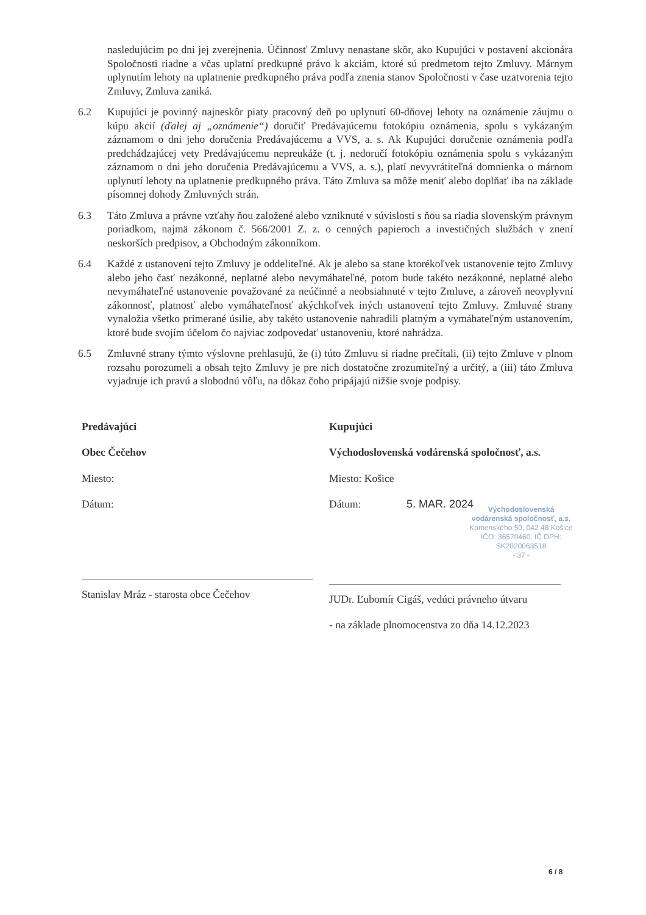nasledujúcim po dni jej zverejnenia. Účinnosť Zmluvy nenastane skôr, ako Kupujúci v postavení akcionára Spoločnosti riadne a včas uplatní predkupné právo k akciám, ktoré sú predmetom tejto Zmluvy. Márnym uplynutím lehoty na uplatnenie predkupného práva podľa znenia stanov Spoločnosti v čase uzatvorenia tejto Zmluvy, Zmluva zaniká.
6.2 Kupujúci je povinný najneskôr piaty pracovný deň po uplynutí 60-dňovej lehoty na oznámenie záujmu o kúpu akcií (ďalej aj „oznámenie“) doručiť Predávajúcemu fotokópiu oznámenia, spolu s vykázaným záznamom o dni jeho doručenia Predávajúcemu a VVS, a. s. Ak Kupujúci doručenie oznámenia podľa predchádzajúcej vety Predávajúcemu nepreukáže (t. j. nedoručí fotokópiu oznámenia spolu s vykázaným záznamom o dni jeho doručenia Predávajúcemu a VVS, a. s.), platí nevyvrátiteľná domnienka o márnom uplynutí lehoty na uplatnenie predkupného práva. Táto Zmluva sa môže meniť alebo doplňať iba na základe písomnej dohody Zmluvných strán.
6.3 Táto Zmluva a právne vzťahy ňou založené alebo vzniknuté v súvislosti s ňou sa riadia slovenským právnym poriadkom, najmä zákonom č. 566/2001 Z. z. o cenných papieroch a investičných službách v znení neskorších predpisov, a Obchodným zákonníkom.
6.4 Každé z ustanovení tejto Zmluvy je oddeliteľné. Ak je alebo sa stane ktorékoľvek ustanovenie tejto Zmluvy alebo jeho časť nezákonné, neplatné alebo nevymáhateľné, potom bude takéto nezákonné, neplatné alebo nevymáhateľné ustanovenie považované za neúčinné a neobsiahnuté v tejto Zmluve, a zároveň neovplyvní zákonnosť, platnosť alebo vymáhateľnosť akýchkoľvek iných ustanovení tejto Zmluvy. Zmluvné strany vynaložia všetko primerané úsilie, aby takéto ustanovenie nahradili platným a vymáhateľným ustanovením, ktoré bude svojím účelom čo najviac zodpovedať ustanoveniu, ktoré nahrádza.
6.5 Zmluvné strany týmto výslovne prehlasujú, že (i) túto Zmluvu si riadne prečítali, (ii) tejto Zmluve v plnom rozsahu porozumeli a obsah tejto Zmluvy je pre nich dostatočne zrozumiteľný a určitý, a (iii) táto Zmluva vyjadruje ich pravú a slobodnú vôľu, na dôkaz čoho pripájajú nižšie svoje podpisy.
Predávajúci
Obec Čečehov
Miesto:
Dátum:
Stanislav Mráz - starosta obce Čečehov
Kupujúci
Východoslovenská vodárenská spoločnosť, a.s.
Miesto: Košice
Dátum: 5. MAR. 2024
Východoslovenská
vodárenská spoločnosť, a.s.
Komenského 50, 042 48 Košice
IČO: 36570460, IČ DPH: SK2020063518
- 37 -
JUDr. Ľubomír Cigáš, vedúci právneho útvaru
- na základe plnomocenstva zo dňa 14.12.2023
6 / 8